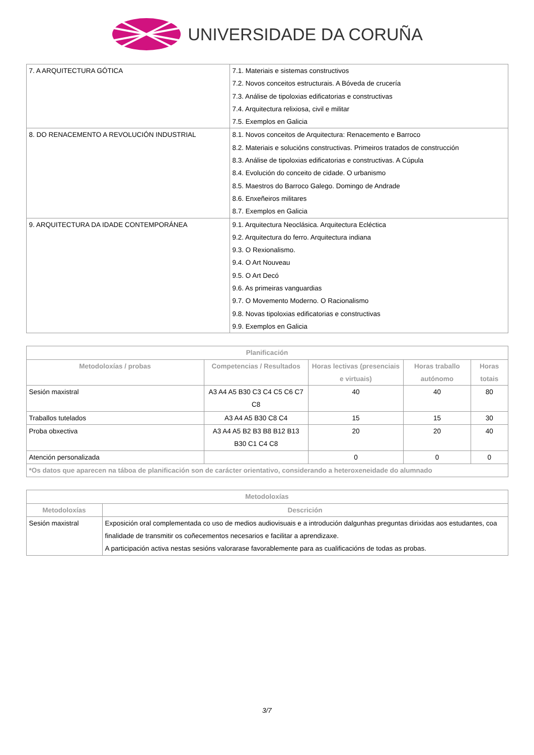UNIVERSIDADE DA CORUÑA
| 7. A ARQUITECTURA GÓTICA | 7.1. Materiais e sistemas constructivos 7.2. Novos conceitos estructurais. A Bóveda de crucería 7.3. Análise de tipoloxias edificatorias e constructivas 7.4. Arquitectura relixiosa, civil e militar 7.5. Exemplos en Galicia |
| 8. DO RENACEMENTO A REVOLUCIÓN INDUSTRIAL | 8.1. Novos conceitos de Arquitectura: Renacemento e Barroco 8.2. Materiais e solucións constructivas. Primeiros tratados de construcción 8.3. Análise de tipoloxias edificatorias e constructivas. A Cúpula 8.4. Evolución do conceito de cidade. O urbanismo 8.5. Maestros do Barroco Galego. Domingo de Andrade 8.6. Enxeñeiros militares 8.7. Exemplos en Galicia |
| 9. ARQUITECTURA DA IDADE CONTEMPORÁNEA | 9.1. Arquitectura Neoclásica. Arquitectura Ecléctica 9.2. Arquitectura do ferro. Arquitectura indiana 9.3. O Rexionalismo. 9.4. O Art Nouveau 9.5. O Art Decó 9.6. As primeiras vanguardias 9.7. O Movemento Moderno. O Racionalismo 9.8. Novas tipoloxias edificatorias e constructivas 9.9. Exemplos en Galicia |
| Planificación | | | | |
| --- | --- | --- | --- | --- |
| Metodoloxías / probas | Competencias / Resultados | Horas lectivas (presenciais e virtuais) | Horas traballo autónomo | Horas totais |
| Sesión maxistral | A3 A4 A5 B30 C3 C4 C5 C6 C7 C8 | 40 | 40 | 80 |
| Traballos tutelados | A3 A4 A5 B30 C8 C4 | 15 | 15 | 30 |
| Proba obxectiva | A3 A4 A5 B2 B3 B8 B12 B13 B30 C1 C4 C8 | 20 | 20 | 40 |
| Atención personalizada | | 0 | 0 | 0 |
| *Os datos que aparecen na táboa de planificación son de carácter orientativo, considerando a heteroxeneidade do alumnado | | | | |
| Metodoloxías | |
| --- | --- |
| Metodoloxías | Descrición |
| Sesión maxistral | Exposición oral complementada co uso de medios audiovisuais e a introdución dalgunhas preguntas dirixidas aos estudantes, coa finalidade de transmitir os coñecementos necesarios e facilitar a aprendizaxe. A participación activa nestas sesións valorarase favorablemente para as cualificacións de todas as probas. |
3/7